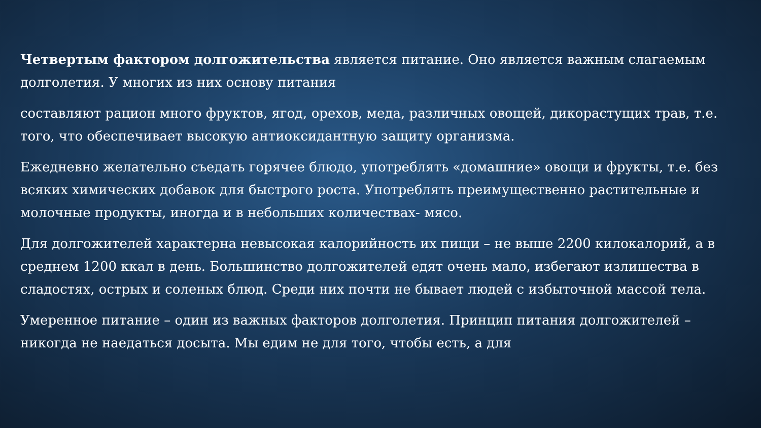Четвертым фактором долгожительства является питание. Оно является важным слагаемым долголетия. У многих из них основу питания
составляют рацион много фруктов, ягод, орехов, меда, различных овощей, дикорастущих трав, т.е. того, что обеспечивает высокую антиоксидантную защиту организма.
Ежедневно желательно съедать горячее блюдо, употреблять «домашние» овощи и фрукты, т.е. без всяких химических добавок для быстрого роста. Употреблять преимущественно растительные и молочные продукты, иногда и в небольших количествах- мясо.
Для долгожителей характерна невысокая калорийность их пищи – не выше 2200 килокалорий, а в среднем 1200 ккал в день. Большинство долгожителей едят очень мало, избегают излишества в сладостях, острых и соленых блюд. Среди них почти не бывает людей с избыточной массой тела.
Умеренное питание – один из важных факторов долголетия. Принцип питания долгожителей – никогда не наедаться досыта. Мы едим не для того, чтобы есть, а для